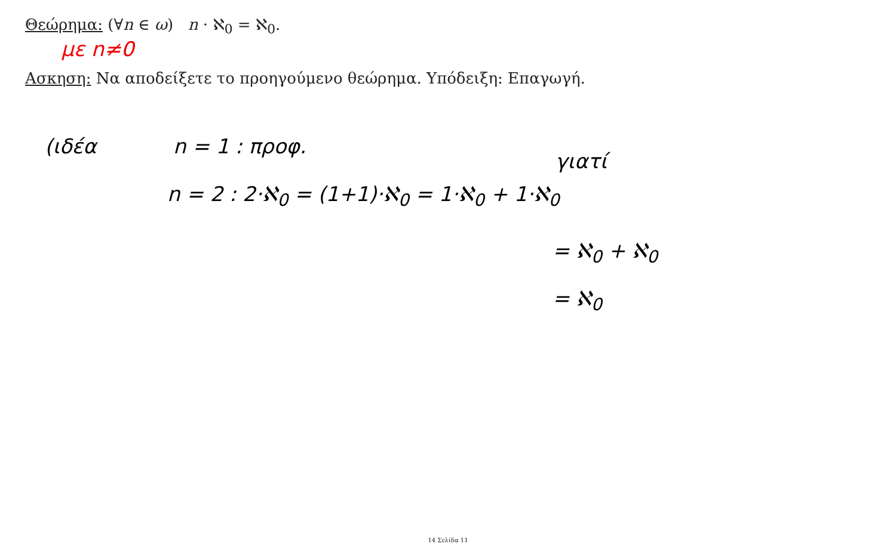Θεώρημα: (∀n ∈ ω) n · ℵ<sub>0</sub> = ℵ<sub>0</sub>.
με n≠0
Ασκηση: Να αποδείξετε το προηγούμενο θεώρημα. Υπόδειξη: Επαγωγή.
(ιδέα n = 1 : προφ.
γιατί
n = 2 : 2·ℵ<sub>0</sub> = (1+1)·ℵ<sub>0</sub> = 1·ℵ<sub>0</sub> + 1·ℵ<sub>0</sub>
= ℵ<sub>0</sub> + ℵ<sub>0</sub>
= ℵ<sub>0</sub>
14 Σελίδα 11